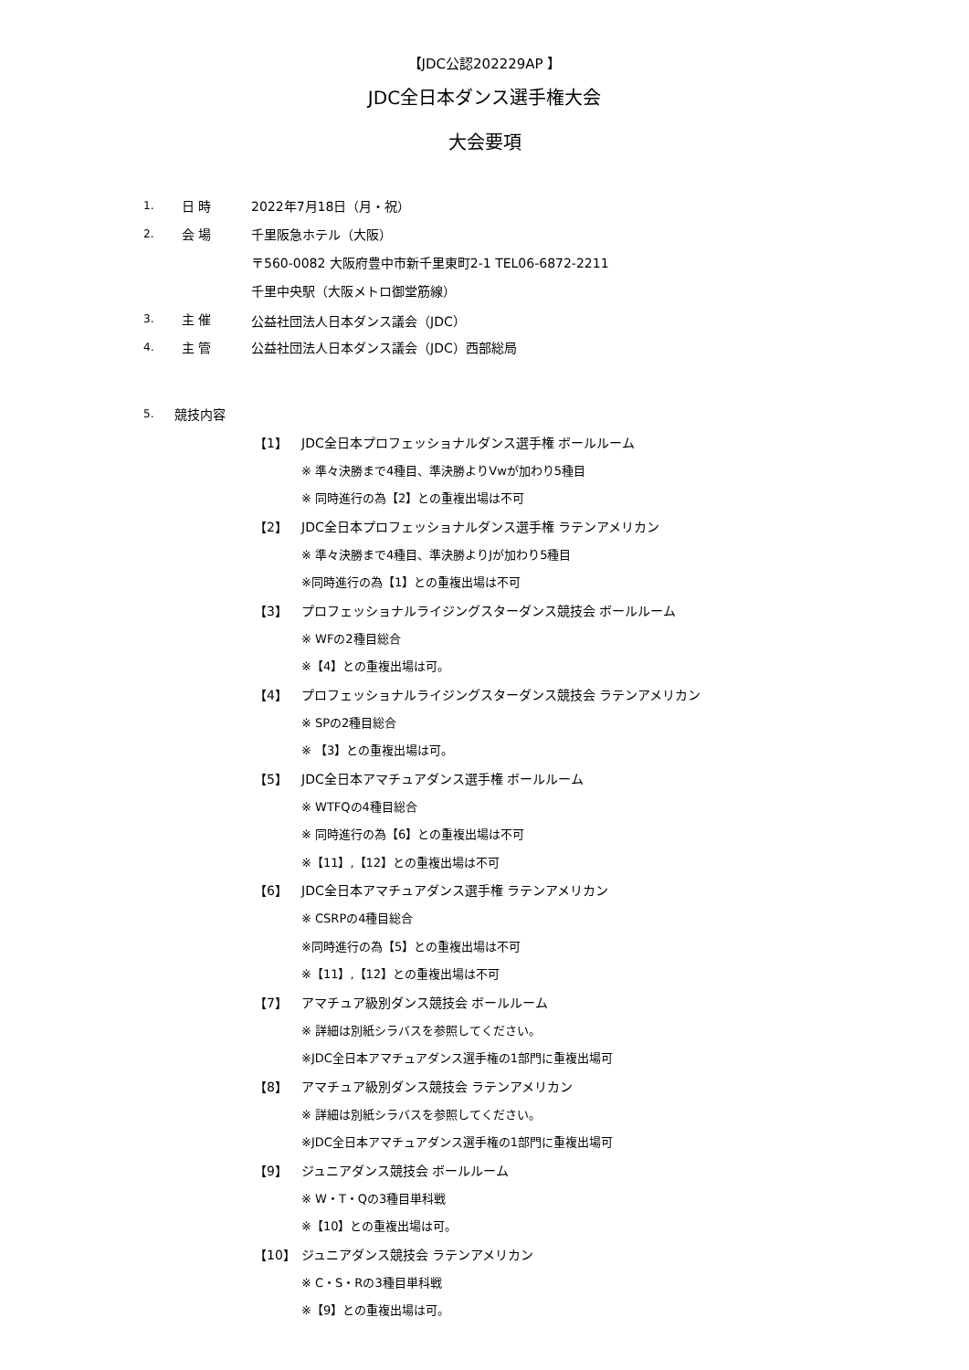【JDC公認202229AP 】
JDC全日本ダンス選手権大会
大会要項
1. 日 時 2022年7月18日（月・祝）
2. 会 場 千里阪急ホテル（大阪）
〒560-0082 大阪府豊中市新千里東町2-1 TEL06-6872-2211
千里中央駅（大阪メトロ御堂筋線）
3. 主 催 公益社団法人日本ダンス議会（JDC）
4. 主 管 公益社団法人日本ダンス議会（JDC）西部総局
5. 競技内容
【1】 JDC全日本プロフェッショナルダンス選手権 ボールルーム
※ 準々決勝まで4種目、準決勝よりVwが加わり5種目
※ 同時進行の為【2】との重複出場は不可
【2】 JDC全日本プロフェッショナルダンス選手権 ラテンアメリカン
※ 準々決勝まで4種目、準決勝よりJが加わり5種目
※同時進行の為【1】との重複出場は不可
【3】 プロフェッショナルライジングスターダンス競技会 ボールルーム
※ WFの2種目総合
※【4】との重複出場は可。
【4】 プロフェッショナルライジングスターダンス競技会 ラテンアメリカン
※ SPの2種目総合
※ 【3】との重複出場は可。
【5】 JDC全日本アマチュアダンス選手権 ボールルーム
※ WTFQの4種目総合
※ 同時進行の為【6】との重複出場は不可
※【11】,【12】との重複出場は不可
【6】 JDC全日本アマチュアダンス選手権 ラテンアメリカン
※ CSRPの4種目総合
※同時進行の為【5】との重複出場は不可
※【11】,【12】との重複出場は不可
【7】 アマチュア級別ダンス競技会 ボールルーム
※ 詳細は別紙シラバスを参照してください。
※JDC全日本アマチュアダンス選手権の1部門に重複出場可
【8】 アマチュア級別ダンス競技会 ラテンアメリカン
※ 詳細は別紙シラバスを参照してください。
※JDC全日本アマチュアダンス選手権の1部門に重複出場可
【9】 ジュニアダンス競技会 ボールルーム
※ W・T・Qの3種目単科戦
※【10】との重複出場は可。
【10】 ジュニアダンス競技会 ラテンアメリカン
※ C・S・Rの3種目単科戦
※【9】との重複出場は可。